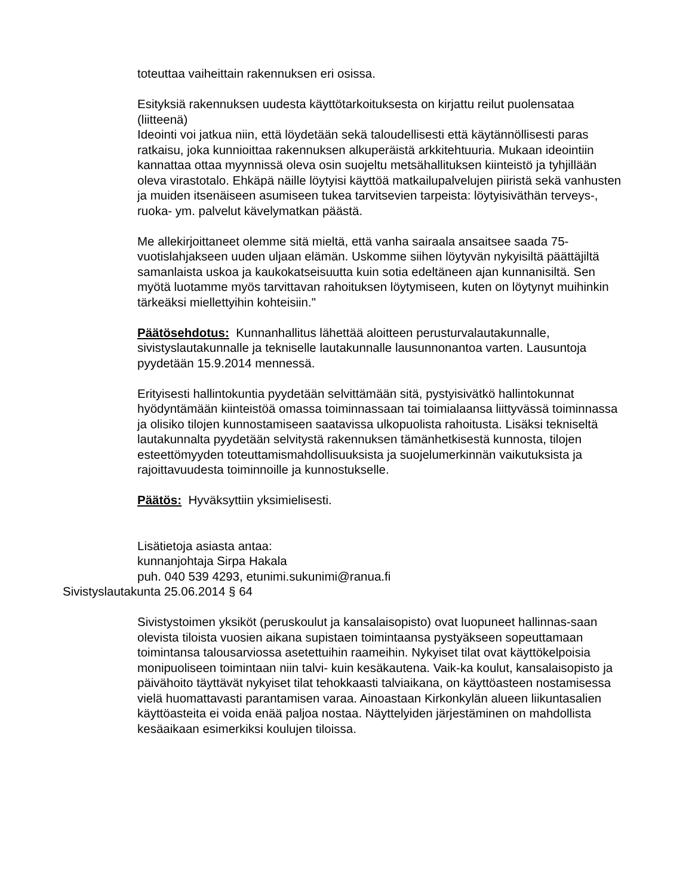toteuttaa vaiheittain rakennuksen eri osissa.
Esityksiä rakennuksen uudesta käyttötarkoituksesta on kirjattu reilut puolensataa (liitteenä)
Ideointi voi jatkua niin, että löydetään sekä taloudellisesti että käytännöllisesti paras ratkaisu, joka kunnioittaa rakennuksen alkuperäistä arkkitehtuuria. Mukaan ideointiin kannattaa ottaa myynnissä oleva osin suojeltu metsähallituksen kiinteistö ja tyhjillään oleva virastotalo. Ehkäpä näille löytyisi käyttöä matkailupalvelujen piiristä sekä vanhusten ja muiden itsenäiseen asumiseen tukea tarvitsevien tarpeista: löytyisiväthän terveys-, ruoka- ym. palvelut kävelymatkan päästä.
Me allekirjoittaneet olemme sitä mieltä, että vanha sairaala ansaitsee saada 75-vuotislahjakseen uuden uljaan elämän. Uskomme siihen löytyvän nykyisiltä päättäjiltä samanlaista uskoa ja kaukokatseisuutta kuin sotia edeltäneen ajan kunnanisiltä. Sen myötä luotamme myös tarvittavan rahoituksen löytymiseen, kuten on löytynyt muihinkin tärkeäksi miellettyihin kohteisiin."
Päätösehdotus: Kunnanhallitus lähettää aloitteen perusturvalautakunnalle, sivistyslautakunnalle ja tekniselle lautakunnalle lausunnonantoa varten. Lausuntoja pyydetään 15.9.2014 mennessä.
Erityisesti hallintokuntia pyydetään selvittämään sitä, pystyisivätkö hallintokunnat hyödyntämään kiinteistöä omassa toiminnassaan tai toimialaansa liittyvässä toiminnassa ja olisiko tilojen kunnostamiseen saatavissa ulkopuolista rahoitusta. Lisäksi tekniseltä lautakunnalta pyydetään selvitystä rakennuksen tämänhetkisestä kunnosta, tilojen esteettömyyden toteuttamismahdollisuuksista ja suojelumerkinnän vaikutuksista ja rajoittavuudesta toiminnoille ja kunnostukselle.
Päätös: Hyväksyttiin yksimielisesti.
Lisätietoja asiasta antaa:
kunnanjohtaja Sirpa Hakala
puh. 040 539 4293, etunimi.sukunimi@ranua.fi
Sivistyslautakunta 25.06.2014 § 64
Sivistystoimen yksiköt (peruskoulut ja kansalaisopisto) ovat luopuneet hallinnas-saan olevista tiloista vuosien aikana supistaen toimintaansa pystyäkseen sopeuttamaan toimintansa talousarviossa asetettuihin raameihin. Nykyiset tilat ovat käyttökelpoisia monipuoliseen toimintaan niin talvi- kuin kesäkautena. Vaik-ka koulut, kansalaisopisto ja päivähoito täyttävät nykyiset tilat tehokkaasti talviaikana, on käyttöasteen nostamisessa vielä huomattavasti parantamisen varaa. Ainoastaan Kirkonkylän alueen liikuntasalien käyttöasteita ei voida enää paljoa nostaa. Näyttelyiden järjestäminen on mahdollista kesäaikaan esimerkiksi koulujen tiloissa.